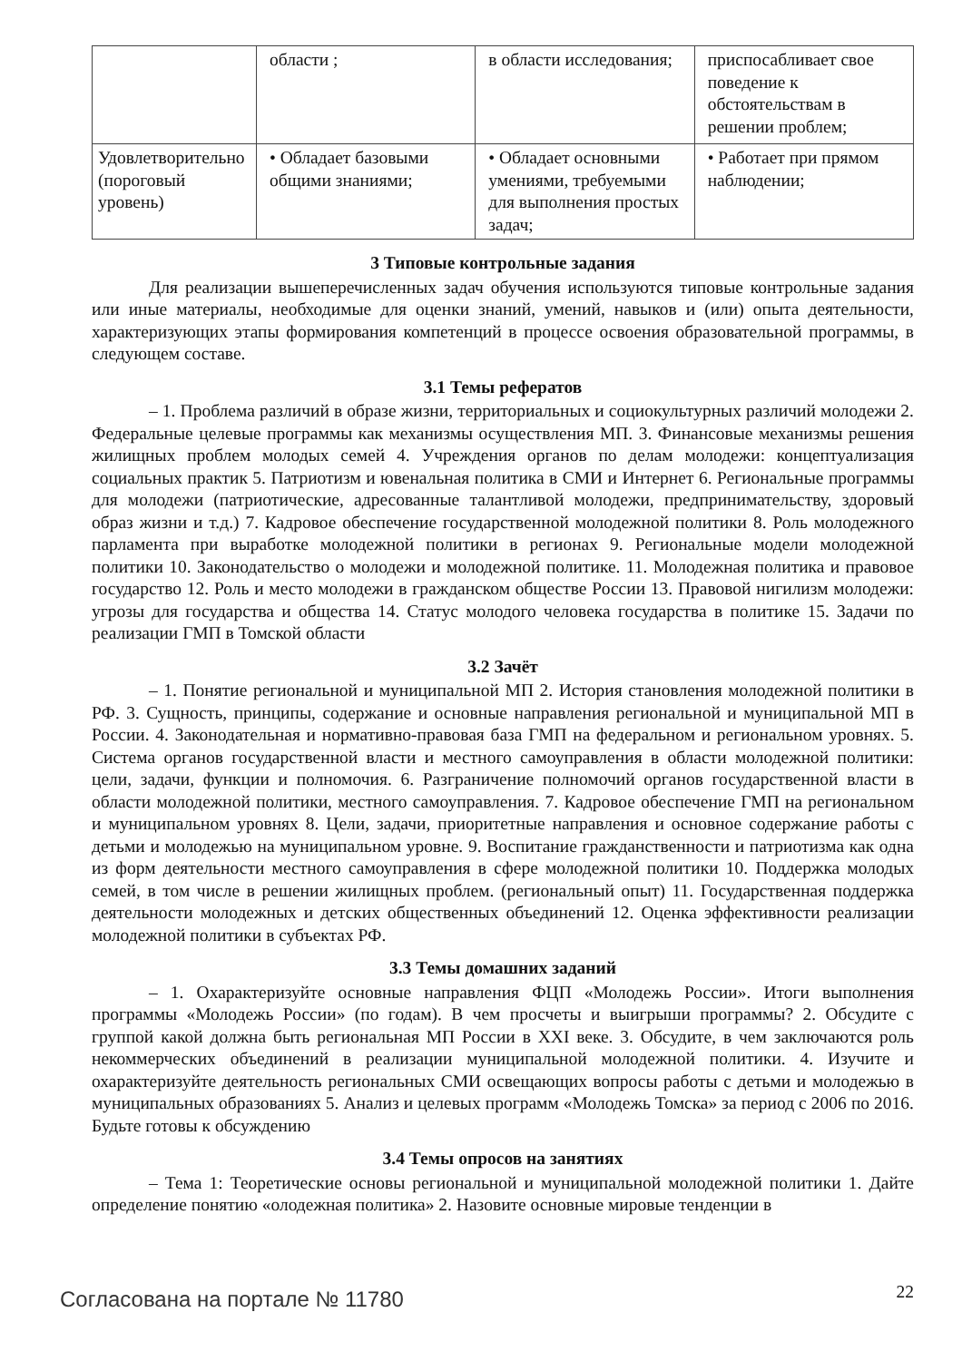| | области ; | в области исследования; | приспосабливает свое поведение к обстоятельствам в решении проблем; |
| Удовлетворительно (пороговый уровень) | • Обладает базовыми общими знаниями; | • Обладает основными умениями, требуемыми для выполнения простых задач; | • Работает при прямом наблюдении; |
3 Типовые контрольные задания
Для реализации вышеперечисленных задач обучения используются типовые контрольные задания или иные материалы, необходимые для оценки знаний, умений, навыков и (или) опыта деятельности, характеризующих этапы формирования компетенций в процессе освоения образовательной программы, в следующем составе.
3.1 Темы рефератов
– 1. Проблема различий в образе жизни, территориальных и социокультурных различий молодежи 2. Федеральные целевые программы как механизмы осуществления МП. 3. Финансовые механизмы решения жилищных проблем молодых семей 4. Учреждения органов по делам молодежи: концептуализация социальных практик 5. Патриотизм и ювенальная политика в СМИ и Интернет 6. Региональные программы для молодежи (патриотические, адресованные талантливой молодежи, предпринимательству, здоровый образ жизни и т.д.) 7. Кадровое обеспечение государственной молодежной политики 8. Роль молодежного парламента при выработке молодежной политики в регионах 9. Региональные модели молодежной политики 10. Законодательство о молодежи и молодежной политике. 11. Молодежная политика и правовое государство 12. Роль и место молодежи в гражданском обществе России 13. Правовой нигилизм молодежи: угрозы для государства и общества 14. Статус молодого человека государства в политике 15. Задачи по реализации ГМП в Томской области
3.2 Зачёт
– 1. Понятие региональной и муниципальной МП 2. История становления молодежной политики в РФ. 3. Сущность, принципы, содержание и основные направления региональной и муниципальной МП в России. 4. Законодательная и нормативно-правовая база ГМП на федеральном и региональном уровнях. 5. Система органов государственной власти и местного самоуправления в области молодежной политики: цели, задачи, функции и полномочия. 6. Разграничение полномочий органов государственной власти в области молодежной политики, местного самоуправления. 7. Кадровое обеспечение ГМП на региональном и муниципальном уровнях 8. Цели, задачи, приоритетные направления и основное содержание работы с детьми и молодежью на муниципальном уровне. 9. Воспитание гражданственности и патриотизма как одна из форм деятельности местного самоуправления в сфере молодежной политики 10. Поддержка молодых семей, в том числе в решении жилищных проблем. (региональный опыт) 11. Государственная поддержка деятельности молодежных и детских общественных объединений 12. Оценка эффективности реализации молодежной политики в субъектах РФ.
3.3 Темы домашних заданий
– 1. Охарактеризуйте основные направления ФЦП «Молодежь России». Итоги выполнения программы «Молодежь России» (по годам). В чем просчеты и выигрыши программы? 2. Обсудите с группой какой должна быть региональная МП России в XXI веке. 3. Обсудите, в чем заключаются роль некоммерческих объединений в реализации муниципальной молодежной политики. 4. Изучите и охарактеризуйте деятельность региональных СМИ освещающих вопросы работы с детьми и молодежью в муниципальных образованиях 5. Анализ и целевых программ «Молодежь Томска» за период с 2006 по 2016. Будьте готовы к обсуждению
3.4 Темы опросов на занятиях
– Тема 1: Теоретические основы региональной и муниципальной молодежной политики 1. Дайте определение понятию «олодежная политика» 2. Назовите основные мировые тенденции в
Согласована на портале № 11780 22